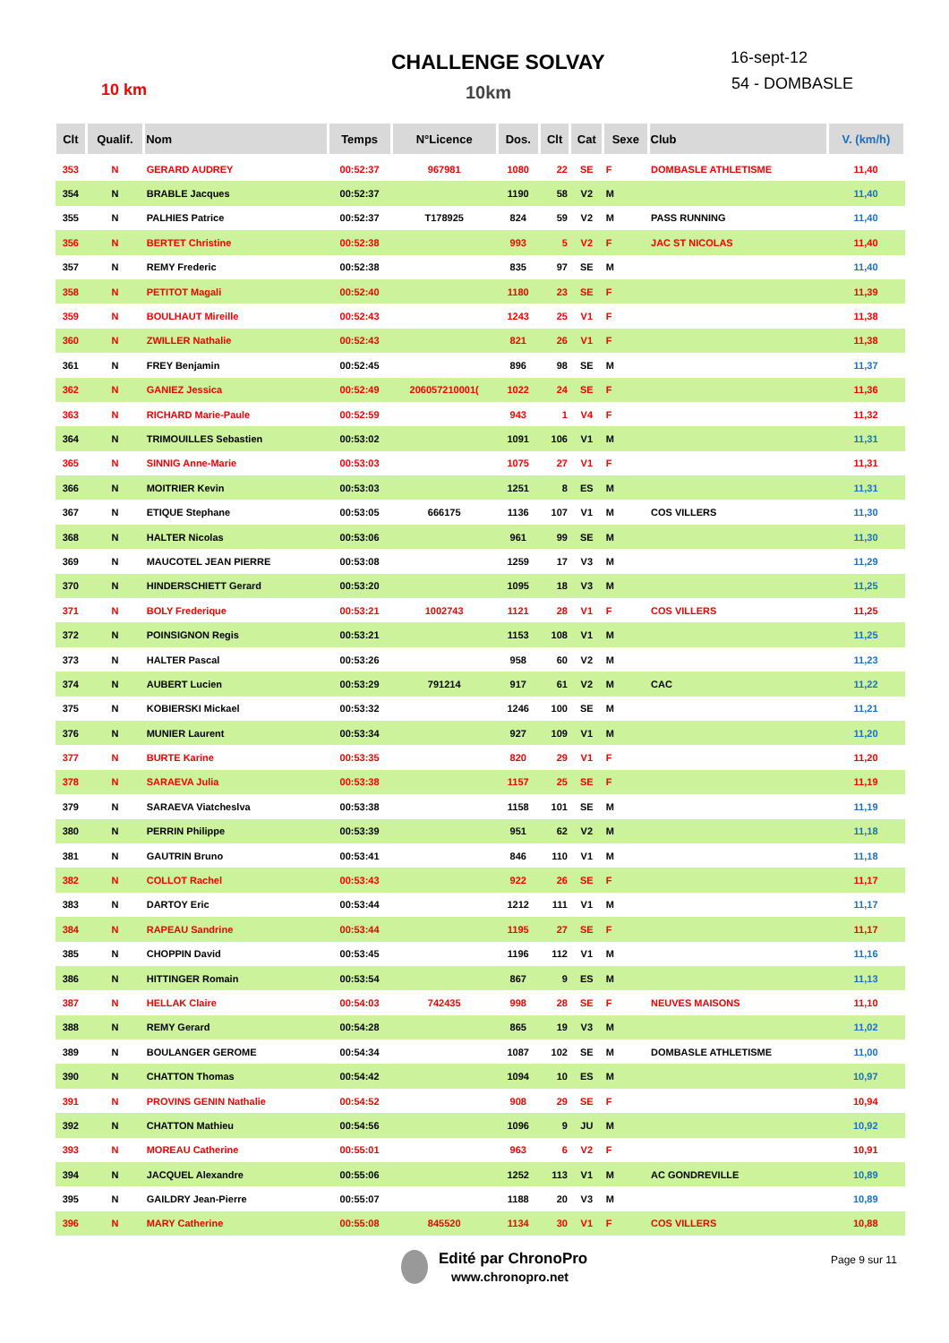CHALLENGE SOLVAY
10km
10 km
16-sept-12
54 - DOMBASLE
| Clt | Qualif. | Nom | Temps | N°Licence | Dos. | Clt | Cat | Sexe | Club | V. (km/h) |
| --- | --- | --- | --- | --- | --- | --- | --- | --- | --- | --- |
| 353 | N | GERARD AUDREY | 00:52:37 | 967981 | 1080 | 22 | SE | F | DOMBASLE ATHLETISME | 11,40 |
| 354 | N | BRABLE Jacques | 00:52:37 | | 1190 | 58 | V2 | M | | 11,40 |
| 355 | N | PALHIES Patrice | 00:52:37 | T178925 | 824 | 59 | V2 | M | PASS RUNNING | 11,40 |
| 356 | N | BERTET Christine | 00:52:38 | | 993 | 5 | V2 | F | JAC ST NICOLAS | 11,40 |
| 357 | N | REMY Frederic | 00:52:38 | | 835 | 97 | SE | M | | 11,40 |
| 358 | N | PETITOT Magali | 00:52:40 | | 1180 | 23 | SE | F | | 11,39 |
| 359 | N | BOULHAUT Mireille | 00:52:43 | | 1243 | 25 | V1 | F | | 11,38 |
| 360 | N | ZWILLER Nathalie | 00:52:43 | | 821 | 26 | V1 | F | | 11,38 |
| 361 | N | FREY Benjamin | 00:52:45 | | 896 | 98 | SE | M | | 11,37 |
| 362 | N | GANIEZ Jessica | 00:52:49 | 206057210001( | 1022 | 24 | SE | F | | 11,36 |
| 363 | N | RICHARD Marie-Paule | 00:52:59 | | 943 | 1 | V4 | F | | 11,32 |
| 364 | N | TRIMOUILLES Sebastien | 00:53:02 | | 1091 | 106 | V1 | M | | 11,31 |
| 365 | N | SINNIG Anne-Marie | 00:53:03 | | 1075 | 27 | V1 | F | | 11,31 |
| 366 | N | MOITRIER Kevin | 00:53:03 | | 1251 | 8 | ES | M | | 11,31 |
| 367 | N | ETIQUE Stephane | 00:53:05 | 666175 | 1136 | 107 | V1 | M | COS VILLERS | 11,30 |
| 368 | N | HALTER Nicolas | 00:53:06 | | 961 | 99 | SE | M | | 11,30 |
| 369 | N | MAUCOTEL JEAN PIERRE | 00:53:08 | | 1259 | 17 | V3 | M | | 11,29 |
| 370 | N | HINDERSCHIETT Gerard | 00:53:20 | | 1095 | 18 | V3 | M | | 11,25 |
| 371 | N | BOLY Frederique | 00:53:21 | 1002743 | 1121 | 28 | V1 | F | COS VILLERS | 11,25 |
| 372 | N | POINSIGNON Regis | 00:53:21 | | 1153 | 108 | V1 | M | | 11,25 |
| 373 | N | HALTER Pascal | 00:53:26 | | 958 | 60 | V2 | M | | 11,23 |
| 374 | N | AUBERT Lucien | 00:53:29 | 791214 | 917 | 61 | V2 | M | CAC | 11,22 |
| 375 | N | KOBIERSKI Mickael | 00:53:32 | | 1246 | 100 | SE | M | | 11,21 |
| 376 | N | MUNIER Laurent | 00:53:34 | | 927 | 109 | V1 | M | | 11,20 |
| 377 | N | BURTE Karine | 00:53:35 | | 820 | 29 | V1 | F | | 11,20 |
| 378 | N | SARAEVA Julia | 00:53:38 | | 1157 | 25 | SE | F | | 11,19 |
| 379 | N | SARAEVA Viatcheslva | 00:53:38 | | 1158 | 101 | SE | M | | 11,19 |
| 380 | N | PERRIN Philippe | 00:53:39 | | 951 | 62 | V2 | M | | 11,18 |
| 381 | N | GAUTRIN Bruno | 00:53:41 | | 846 | 110 | V1 | M | | 11,18 |
| 382 | N | COLLOT Rachel | 00:53:43 | | 922 | 26 | SE | F | | 11,17 |
| 383 | N | DARTOY Eric | 00:53:44 | | 1212 | 111 | V1 | M | | 11,17 |
| 384 | N | RAPEAU Sandrine | 00:53:44 | | 1195 | 27 | SE | F | | 11,17 |
| 385 | N | CHOPPIN David | 00:53:45 | | 1196 | 112 | V1 | M | | 11,16 |
| 386 | N | HITTINGER Romain | 00:53:54 | | 867 | 9 | ES | M | | 11,13 |
| 387 | N | HELLAK Claire | 00:54:03 | 742435 | 998 | 28 | SE | F | NEUVES MAISONS | 11,10 |
| 388 | N | REMY Gerard | 00:54:28 | | 865 | 19 | V3 | M | | 11,02 |
| 389 | N | BOULANGER GEROME | 00:54:34 | | 1087 | 102 | SE | M | DOMBASLE ATHLETISME | 11,00 |
| 390 | N | CHATTON Thomas | 00:54:42 | | 1094 | 10 | ES | M | | 10,97 |
| 391 | N | PROVINS GENIN Nathalie | 00:54:52 | | 908 | 29 | SE | F | | 10,94 |
| 392 | N | CHATTON Mathieu | 00:54:56 | | 1096 | 9 | JU | M | | 10,92 |
| 393 | N | MOREAU Catherine | 00:55:01 | | 963 | 6 | V2 | F | | 10,91 |
| 394 | N | JACQUEL Alexandre | 00:55:06 | | 1252 | 113 | V1 | M | AC GONDREVILLE | 10,89 |
| 395 | N | GAILDRY Jean-Pierre | 00:55:07 | | 1188 | 20 | V3 | M | | 10,89 |
| 396 | N | MARY Catherine | 00:55:08 | 845520 | 1134 | 30 | V1 | F | COS VILLERS | 10,88 |
Edité par ChronoPro
www.chronopro.net
Page 9 sur 11